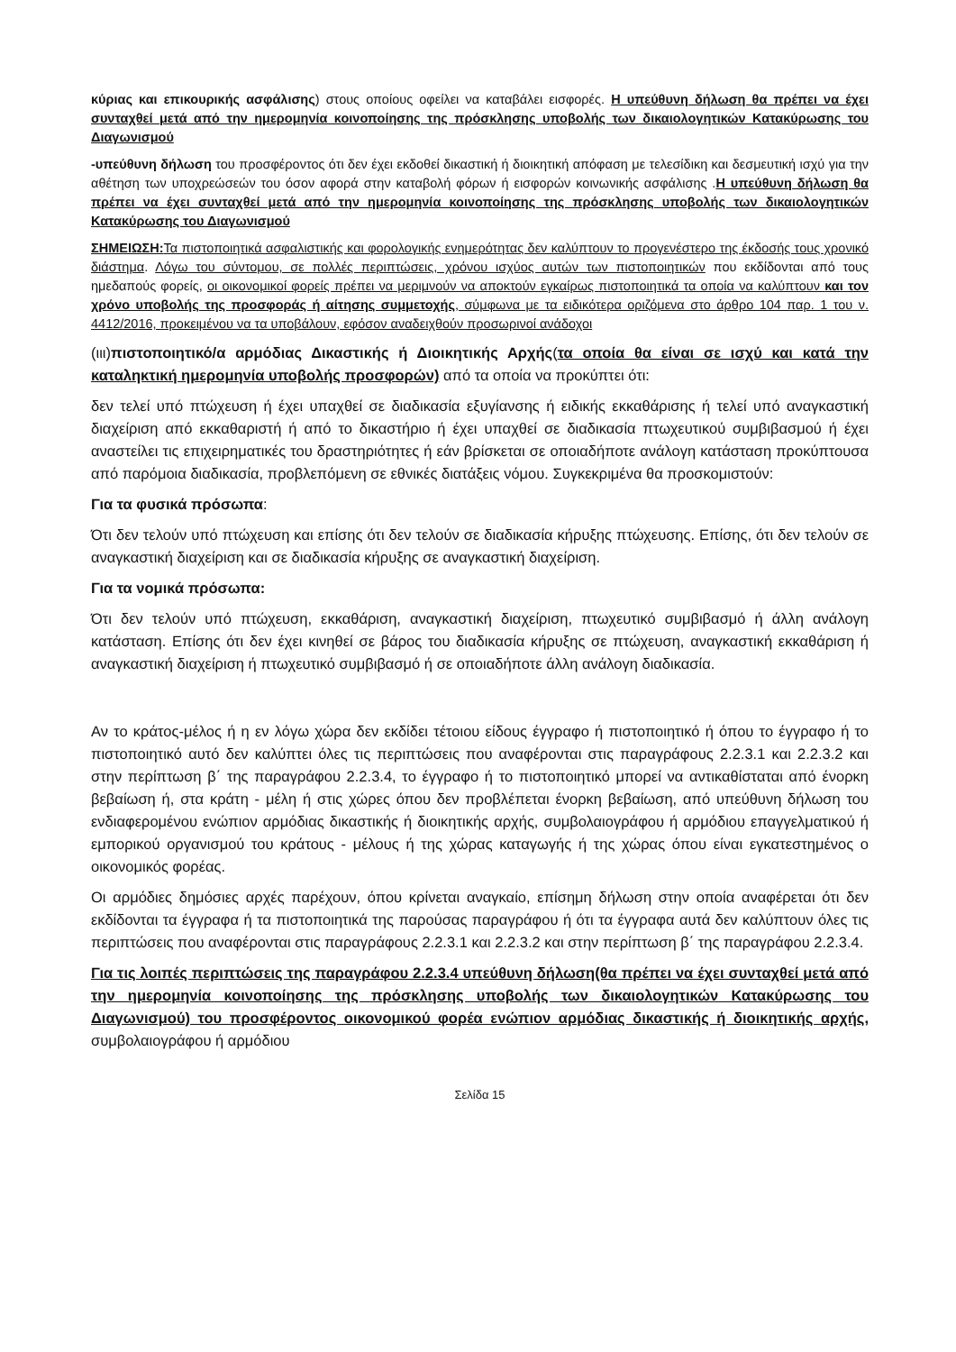κύριας και επικουρικής ασφάλισης) στους οποίους οφείλει να καταβάλει εισφορές. Η υπεύθυνη δήλωση θα πρέπει να έχει συνταχθεί μετά από την ημερομηνία κοινοποίησης της πρόσκλησης υποβολής των δικαιολογητικών Κατακύρωσης του Διαγωνισμού
-υπεύθυνη δήλωση του προσφέροντος ότι δεν έχει εκδοθεί δικαστική ή διοικητική απόφαση με τελεσίδικη και δεσμευτική ισχύ για την αθέτηση των υποχρεώσεών του όσον αφορά στην καταβολή φόρων ή εισφορών κοινωνικής ασφάλισης .Η υπεύθυνη δήλωση θα πρέπει να έχει συνταχθεί μετά από την ημερομηνία κοινοποίησης της πρόσκλησης υποβολής των δικαιολογητικών Κατακύρωσης του Διαγωνισμού
ΣΗΜΕΙΩΣΗ: Τα πιστοποιητικά ασφαλιστικής και φορολογικής ενημερότητας δεν καλύπτουν το προγενέστερο της έκδοσής τους χρονικό διάστημα. Λόγω του σύντομου, σε πολλές περιπτώσεις, χρόνου ισχύος αυτών των πιστοποιητικών που εκδίδονται από τους ημεδαπούς φορείς, οι οικονομικοί φορείς πρέπει να μεριμνούν να αποκτούν εγκαίρως πιστοποιητικά τα οποία να καλύπτουν και τον χρόνο υποβολής της προσφοράς ή αίτησης συμμετοχής, σύμφωνα με τα ειδικότερα οριζόμενα στο άρθρο 104 παρ. 1 του ν. 4412/2016, προκειμένου να τα υποβάλουν, εφόσον αναδειχθούν προσωρινοί ανάδοχοι
(ιιι)πιστοποιητικό/α αρμόδιας Δικαστικής ή Διοικητικής Αρχής(τα οποία θα είναι σε ισχύ και κατά την καταληκτική ημερομηνία υποβολής προσφορών) από τα οποία να προκύπτει ότι:
δεν τελεί υπό πτώχευση ή έχει υπαχθεί σε διαδικασία εξυγίανσης ή ειδικής εκκαθάρισης ή τελεί υπό αναγκαστική διαχείριση από εκκαθαριστή ή από το δικαστήριο ή έχει υπαχθεί σε διαδικασία πτωχευτικού συμβιβασμού ή έχει αναστείλει τις επιχειρηματικές του δραστηριότητες ή εάν βρίσκεται σε οποιαδήποτε ανάλογη κατάσταση προκύπτουσα από παρόμοια διαδικασία, προβλεπόμενη σε εθνικές διατάξεις νόμου. Συγκεκριμένα θα προσκομιστούν:
Για τα φυσικά πρόσωπα:
Ότι δεν τελούν υπό πτώχευση και επίσης ότι δεν τελούν σε διαδικασία κήρυξης πτώχευσης. Επίσης, ότι δεν τελούν σε αναγκαστική διαχείριση και σε διαδικασία κήρυξης σε αναγκαστική διαχείριση.
Για τα νομικά πρόσωπα:
Ότι δεν τελούν υπό πτώχευση, εκκαθάριση, αναγκαστική διαχείριση, πτωχευτικό συμβιβασμό ή άλλη ανάλογη κατάσταση. Επίσης ότι δεν έχει κινηθεί σε βάρος του διαδικασία κήρυξης σε πτώχευση, αναγκαστική εκκαθάριση ή αναγκαστική διαχείριση ή πτωχευτικό συμβιβασμό ή σε οποιαδήποτε άλλη ανάλογη διαδικασία.
Αν το κράτος-μέλος ή η εν λόγω χώρα δεν εκδίδει τέτοιου είδους έγγραφο ή πιστοποιητικό ή όπου το έγγραφο ή το πιστοποιητικό αυτό δεν καλύπτει όλες τις περιπτώσεις που αναφέρονται στις παραγράφους 2.2.3.1 και 2.2.3.2 και στην περίπτωση β΄ της παραγράφου 2.2.3.4, το έγγραφο ή το πιστοποιητικό μπορεί να αντικαθίσταται από ένορκη βεβαίωση ή, στα κράτη - μέλη ή στις χώρες όπου δεν προβλέπεται ένορκη βεβαίωση, από υπεύθυνη δήλωση του ενδιαφερομένου ενώπιον αρμόδιας δικαστικής ή διοικητικής αρχής, συμβολαιογράφου ή αρμόδιου επαγγελματικού ή εμπορικού οργανισμού του κράτους - μέλους ή της χώρας καταγωγής ή της χώρας όπου είναι εγκατεστημένος ο οικονομικός φορέας.
Οι αρμόδιες δημόσιες αρχές παρέχουν, όπου κρίνεται αναγκαίο, επίσημη δήλωση στην οποία αναφέρεται ότι δεν εκδίδονται τα έγγραφα ή τα πιστοποιητικά της παρούσας παραγράφου ή ότι τα έγγραφα αυτά δεν καλύπτουν όλες τις περιπτώσεις που αναφέρονται στις παραγράφους 2.2.3.1 και 2.2.3.2 και στην περίπτωση β΄ της παραγράφου 2.2.3.4.
Για τις λοιπές περιπτώσεις της παραγράφου 2.2.3.4 υπεύθυνη δήλωση(θα πρέπει να έχει συνταχθεί μετά από την ημερομηνία κοινοποίησης της πρόσκλησης υποβολής των δικαιολογητικών Κατακύρωσης του Διαγωνισμού) του προσφέροντος οικονομικού φορέα ενώπιον αρμόδιας δικαστικής ή διοικητικής αρχής, συμβολαιογράφου ή αρμόδιου
Σελίδα 15